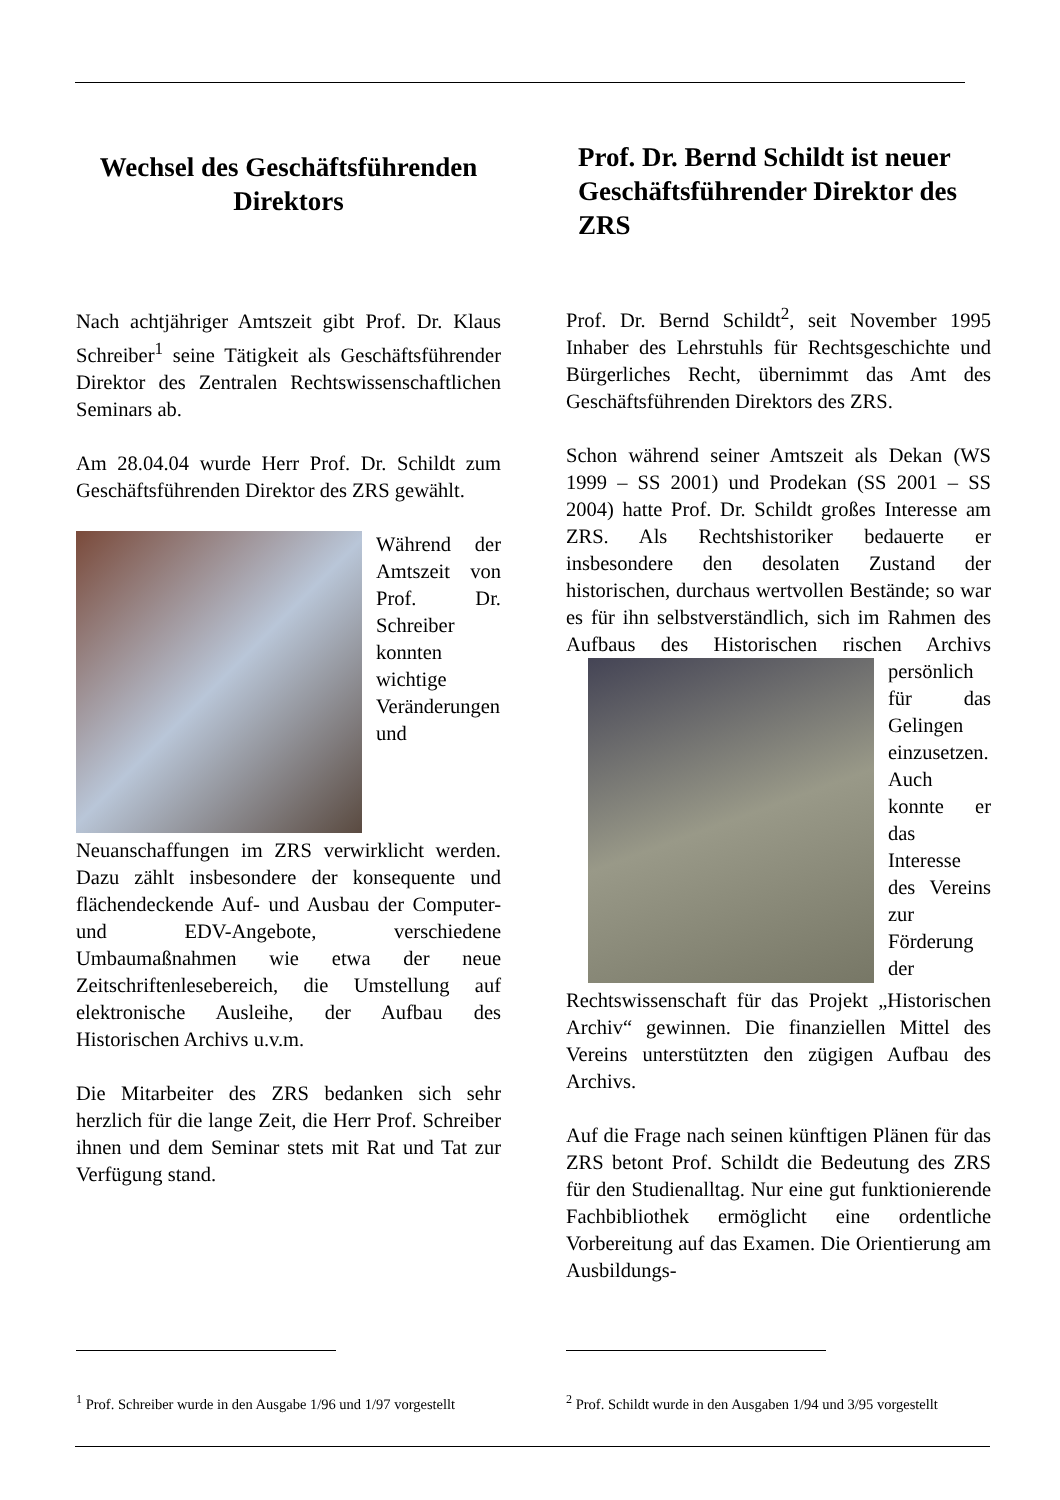Wechsel des Geschäftsführenden Direktors
Nach achtjähriger Amtszeit gibt Prof. Dr. Klaus Schreiber<sup>1</sup> seine Tätigkeit als Geschäftsführender Direktor des Zentralen Rechtswissenschaftlichen Seminars ab.
Am 28.04.04 wurde Herr Prof. Dr. Schildt zum Geschäftsführenden Direktor des ZRS gewählt.
Während der Amtszeit von Prof. Dr. Schreiber konnten wichtige Veränderungen und Neuanschaffungen im ZRS verwirklicht werden. Dazu zählt insbesondere der konsequente und flächendeckende Auf- und Ausbau der Computer- und EDV-Angebote, verschiedene Umbaumaßnahmen wie etwa der neue Zeitschriftenlesebereich, die Umstellung auf elektronische Ausleihe, der Aufbau des Historischen Archivs u.v.m.
Die Mitarbeiter des ZRS bedanken sich sehr herzlich für die lange Zeit, die Herr Prof. Schreiber ihnen und dem Seminar stets mit Rat und Tat zur Verfügung stand.
Prof. Dr. Bernd Schildt ist neuer Geschäftsführender Direktor des ZRS
Prof. Dr. Bernd Schildt<sup>2</sup>, seit November 1995 Inhaber des Lehrstuhls für Rechtsgeschichte und Bürgerliches Recht, übernimmt das Amt des Geschäftsführenden Direktors des ZRS.
Schon während seiner Amtszeit als Dekan (WS 1999 – SS 2001) und Prodekan (SS 2001 – SS 2004) hatte Prof. Dr. Schildt großes Interesse am ZRS. Als Rechtshistoriker bedauerte er insbesondere den desolaten Zustand der historischen, durchaus wertvollen Bestände; so war es für ihn selbstverständlich, sich im Rahmen des Aufbaus des Historischen rischen Archivs persönlich für das Gelingen einzusetzen. Auch konnte er das Interesse des Vereins zur Förderung der Rechtswissenschaft für das Projekt „Historischen Archiv“ gewinnen. Die finanziellen Mittel des Vereins unterstützten den zügigen Aufbau des Archivs.
Auf die Frage nach seinen künftigen Plänen für das ZRS betont Prof. Schildt die Bedeutung des ZRS für den Studienalltag. Nur eine gut funktionierende Fachbibliothek ermöglicht eine ordentliche Vorbereitung auf das Examen. Die Orientierung am Ausbildungs-
<sup>1</sup> Prof. Schreiber wurde in den Ausgabe 1/96 und 1/97 vorgestellt
<sup>2</sup> Prof. Schildt wurde in den Ausgaben 1/94 und 3/95 vorgestellt